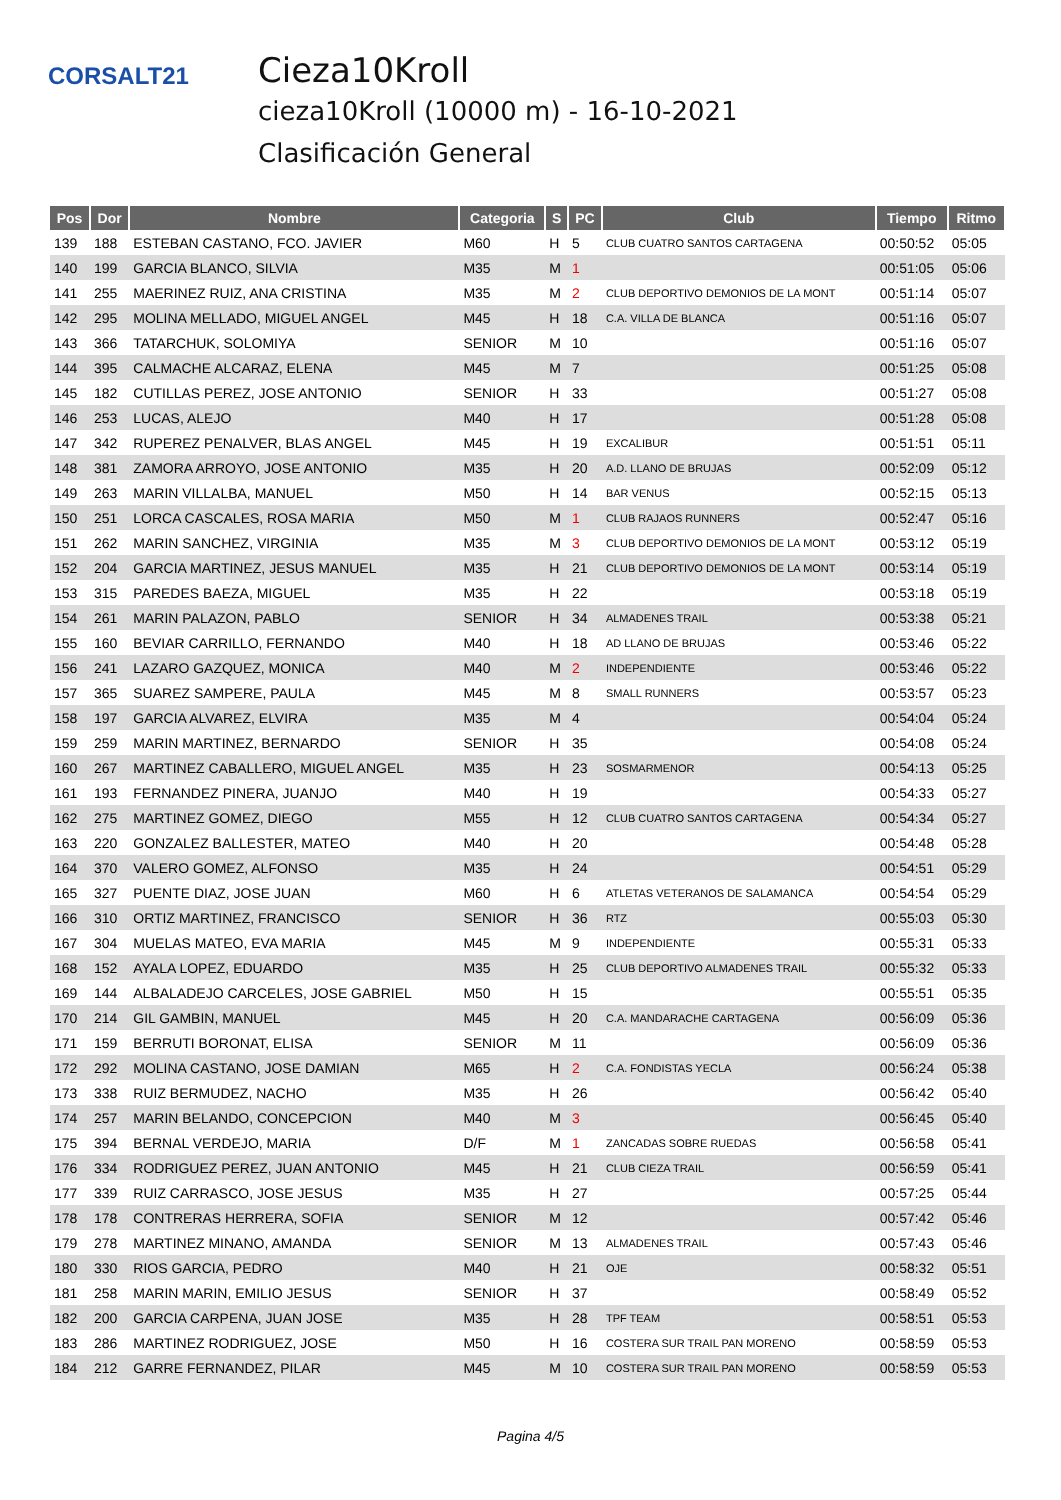CORSALT21
Cieza10Kroll
cieza10Kroll (10000 m) - 16-10-2021
Clasificación General
| Pos | Dor | Nombre | Categoria | S | PC | Club | Tiempo | Ritmo |
| --- | --- | --- | --- | --- | --- | --- | --- | --- |
| 139 | 188 | ESTEBAN CASTANO, FCO. JAVIER | M60 | H | 5 | CLUB CUATRO SANTOS CARTAGENA | 00:50:52 | 05:05 |
| 140 | 199 | GARCIA BLANCO, SILVIA | M35 | M | 1 | | 00:51:05 | 05:06 |
| 141 | 255 | MAERINEZ RUIZ, ANA CRISTINA | M35 | M | 2 | CLUB DEPORTIVO DEMONIOS DE LA MONT | 00:51:14 | 05:07 |
| 142 | 295 | MOLINA MELLADO, MIGUEL ANGEL | M45 | H | 18 | C.A. VILLA DE BLANCA | 00:51:16 | 05:07 |
| 143 | 366 | TATARCHUK, SOLOMIYA | SENIOR | M | 10 | | 00:51:16 | 05:07 |
| 144 | 395 | CALMACHE ALCARAZ, ELENA | M45 | M | 7 | | 00:51:25 | 05:08 |
| 145 | 182 | CUTILLAS PEREZ, JOSE ANTONIO | SENIOR | H | 33 | | 00:51:27 | 05:08 |
| 146 | 253 | LUCAS, ALEJO | M40 | H | 17 | | 00:51:28 | 05:08 |
| 147 | 342 | RUPEREZ PENALVER, BLAS ANGEL | M45 | H | 19 | EXCALIBUR | 00:51:51 | 05:11 |
| 148 | 381 | ZAMORA ARROYO, JOSE ANTONIO | M35 | H | 20 | A.D. LLANO DE BRUJAS | 00:52:09 | 05:12 |
| 149 | 263 | MARIN VILLALBA, MANUEL | M50 | H | 14 | BAR VENUS | 00:52:15 | 05:13 |
| 150 | 251 | LORCA CASCALES, ROSA MARIA | M50 | M | 1 | CLUB RAJAOS RUNNERS | 00:52:47 | 05:16 |
| 151 | 262 | MARIN SANCHEZ, VIRGINIA | M35 | M | 3 | CLUB DEPORTIVO DEMONIOS DE LA MONT | 00:53:12 | 05:19 |
| 152 | 204 | GARCIA MARTINEZ, JESUS MANUEL | M35 | H | 21 | CLUB DEPORTIVO DEMONIOS DE LA MONT | 00:53:14 | 05:19 |
| 153 | 315 | PAREDES BAEZA, MIGUEL | M35 | H | 22 | | 00:53:18 | 05:19 |
| 154 | 261 | MARIN PALAZON, PABLO | SENIOR | H | 34 | ALMADENES TRAIL | 00:53:38 | 05:21 |
| 155 | 160 | BEVIAR CARRILLO, FERNANDO | M40 | H | 18 | AD LLANO DE BRUJAS | 00:53:46 | 05:22 |
| 156 | 241 | LAZARO GAZQUEZ, MONICA | M40 | M | 2 | INDEPENDIENTE | 00:53:46 | 05:22 |
| 157 | 365 | SUAREZ SAMPERE, PAULA | M45 | M | 8 | SMALL RUNNERS | 00:53:57 | 05:23 |
| 158 | 197 | GARCIA ALVAREZ, ELVIRA | M35 | M | 4 | | 00:54:04 | 05:24 |
| 159 | 259 | MARIN MARTINEZ, BERNARDO | SENIOR | H | 35 | | 00:54:08 | 05:24 |
| 160 | 267 | MARTINEZ CABALLERO, MIGUEL ANGEL | M35 | H | 23 | SOSMARMENOR | 00:54:13 | 05:25 |
| 161 | 193 | FERNANDEZ PINERA, JUANJO | M40 | H | 19 | | 00:54:33 | 05:27 |
| 162 | 275 | MARTINEZ GOMEZ, DIEGO | M55 | H | 12 | CLUB CUATRO SANTOS CARTAGENA | 00:54:34 | 05:27 |
| 163 | 220 | GONZALEZ BALLESTER, MATEO | M40 | H | 20 | | 00:54:48 | 05:28 |
| 164 | 370 | VALERO GOMEZ, ALFONSO | M35 | H | 24 | | 00:54:51 | 05:29 |
| 165 | 327 | PUENTE DIAZ, JOSE JUAN | M60 | H | 6 | ATLETAS VETERANOS DE SALAMANCA | 00:54:54 | 05:29 |
| 166 | 310 | ORTIZ MARTINEZ, FRANCISCO | SENIOR | H | 36 | RTZ | 00:55:03 | 05:30 |
| 167 | 304 | MUELAS MATEO, EVA MARIA | M45 | M | 9 | INDEPENDIENTE | 00:55:31 | 05:33 |
| 168 | 152 | AYALA LOPEZ, EDUARDO | M35 | H | 25 | CLUB DEPORTIVO ALMADENES TRAIL | 00:55:32 | 05:33 |
| 169 | 144 | ALBALADEJO CARCELES, JOSE GABRIEL | M50 | H | 15 | | 00:55:51 | 05:35 |
| 170 | 214 | GIL GAMBIN, MANUEL | M45 | H | 20 | C.A. MANDARACHE CARTAGENA | 00:56:09 | 05:36 |
| 171 | 159 | BERRUTI BORONAT, ELISA | SENIOR | M | 11 | | 00:56:09 | 05:36 |
| 172 | 292 | MOLINA CASTANO, JOSE DAMIAN | M65 | H | 2 | C.A. FONDISTAS YECLA | 00:56:24 | 05:38 |
| 173 | 338 | RUIZ BERMUDEZ, NACHO | M35 | H | 26 | | 00:56:42 | 05:40 |
| 174 | 257 | MARIN BELANDO, CONCEPCION | M40 | M | 3 | | 00:56:45 | 05:40 |
| 175 | 394 | BERNAL VERDEJO, MARIA | D/F | M | 1 | ZANCADAS SOBRE RUEDAS | 00:56:58 | 05:41 |
| 176 | 334 | RODRIGUEZ PEREZ, JUAN ANTONIO | M45 | H | 21 | CLUB CIEZA TRAIL | 00:56:59 | 05:41 |
| 177 | 339 | RUIZ CARRASCO, JOSE JESUS | M35 | H | 27 | | 00:57:25 | 05:44 |
| 178 | 178 | CONTRERAS HERRERA, SOFIA | SENIOR | M | 12 | | 00:57:42 | 05:46 |
| 179 | 278 | MARTINEZ MINANO, AMANDA | SENIOR | M | 13 | ALMADENES TRAIL | 00:57:43 | 05:46 |
| 180 | 330 | RIOS GARCIA, PEDRO | M40 | H | 21 | OJE | 00:58:32 | 05:51 |
| 181 | 258 | MARIN MARIN, EMILIO JESUS | SENIOR | H | 37 | | 00:58:49 | 05:52 |
| 182 | 200 | GARCIA CARPENA, JUAN JOSE | M35 | H | 28 | TPF TEAM | 00:58:51 | 05:53 |
| 183 | 286 | MARTINEZ RODRIGUEZ, JOSE | M50 | H | 16 | COSTERA SUR TRAIL PAN MORENO | 00:58:59 | 05:53 |
| 184 | 212 | GARRE FERNANDEZ, PILAR | M45 | M | 10 | COSTERA SUR TRAIL PAN MORENO | 00:58:59 | 05:53 |
Pagina 4/5